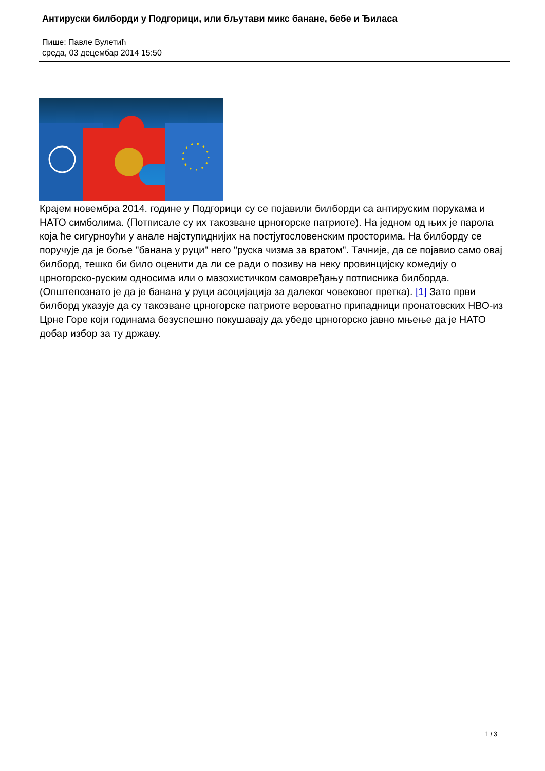Антируски билборди у Подгорици, или бљутави микс банане, бебе и Ђиласа
Пише: Павле Вулетић
среда, 03 децембар 2014 15:50
Крајем новембра 2014. године у Подгорици су се појавили билборди са антируским порукама и НАТО симболима. (Потписале су их такозване црногорске патриоте). На једном од њих је парола која ће сигурноући у анале најступиднијих на постјугословенским просторима. На билборду се поручује да је боље "банана у руци" него "руска чизма за вратом". Тачније, да се појавио само овај билборд, тешко би било оценити да ли се ради о позиву на неку провинцијску комедију о црногорско-руским односима или о мазохистичком самовређању потписника билборда. (Општепознато је да је банана у руци асоцијација за далеког човековог претка). [1] Зато први билборд указује да су такозване црногорске патриоте вероватно припадници пронатовских НВО-из Црне Горе који годинама безуспешно покушавају да убеде црногорско јавно мњење да је НАТО добар избор за ту државу.
1 / 3